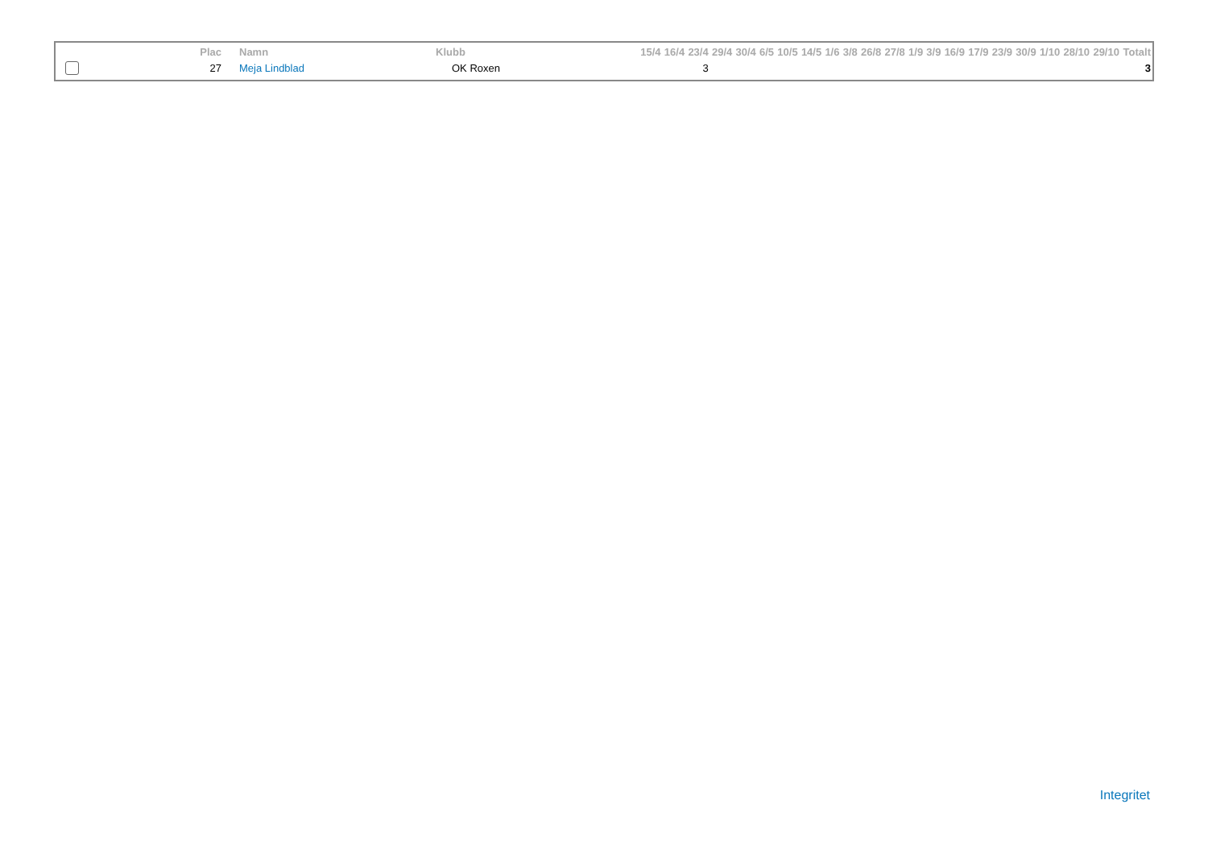| | Plac | Namn | Klubb | 15/4 | 16/4 | 23/4 | 29/4 | 30/4 | 6/5 | 10/5 | 14/5 | 1/6 | 3/8 | 26/8 | 27/8 | 1/9 | 3/9 | 16/9 | 17/9 | 23/9 | 30/9 | 1/10 | 28/10 | 29/10 | Totalt |
| --- | --- | --- | --- | --- | --- | --- | --- | --- | --- | --- | --- | --- | --- | --- | --- | --- | --- | --- | --- | --- | --- | --- | --- | --- | --- |
| | 27 | Meja Lindblad | OK Roxen | | | 3 | | | | | | | | | | | | | | | | | | | 3 |
Integritet